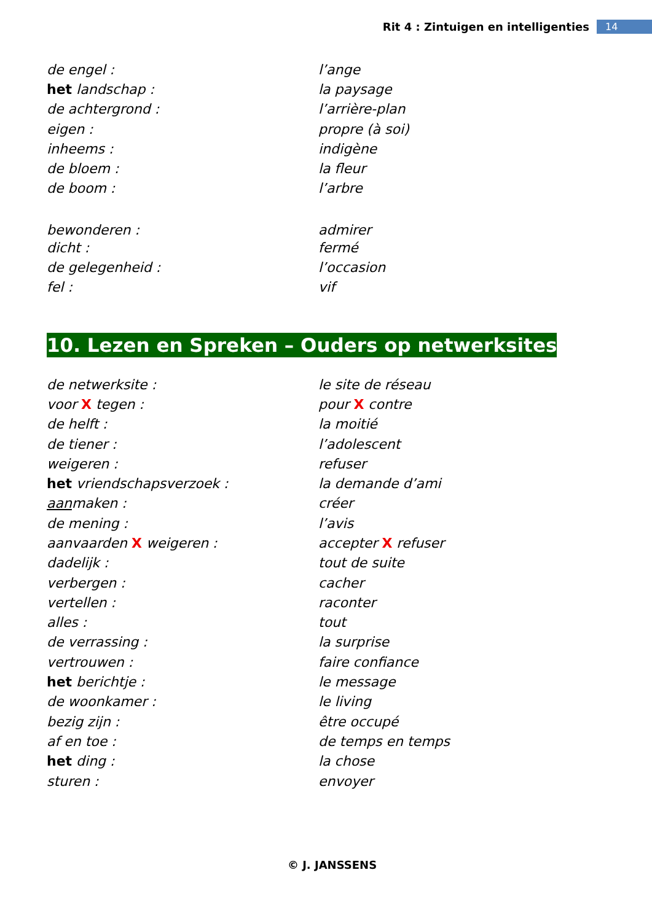Rit 4 : Zintuigen en intelligenties 14
| de engel : | l’ange |
| het landschap : | la paysage |
| de achtergrond : | l’arrière-plan |
| eigen : | propre (à soi) |
| inheems : | indigène |
| de bloem : | la fleur |
| de boom : | l’arbre |
| bewonderen : | admirer |
| dicht : | fermé |
| de gelegenheid : | l’occasion |
| fel : | vif |
10. Lezen en Spreken – Ouders op netwerksites
| de netwerksite : | le site de réseau |
| voor X tegen : | pour X contre |
| de helft : | la moitié |
| de tiener : | l’adolescent |
| weigeren : | refuser |
| het vriendschapsverzoek : | la demande d’ami |
| aan maken : | créer |
| de mening : | l’avis |
| aanvaarden X weigeren : | accepter X refuser |
| dadelijk : | tout de suite |
| verbergen : | cacher |
| vertellen : | raconter |
| alles : | tout |
| de verrassing : | la surprise |
| vertrouwen : | faire confiance |
| het berichtje : | le message |
| de woonkamer : | le living |
| bezig zijn : | être occupé |
| af en toe : | de temps en temps |
| het ding : | la chose |
| sturen : | envoyer |
© J. JANSSENS